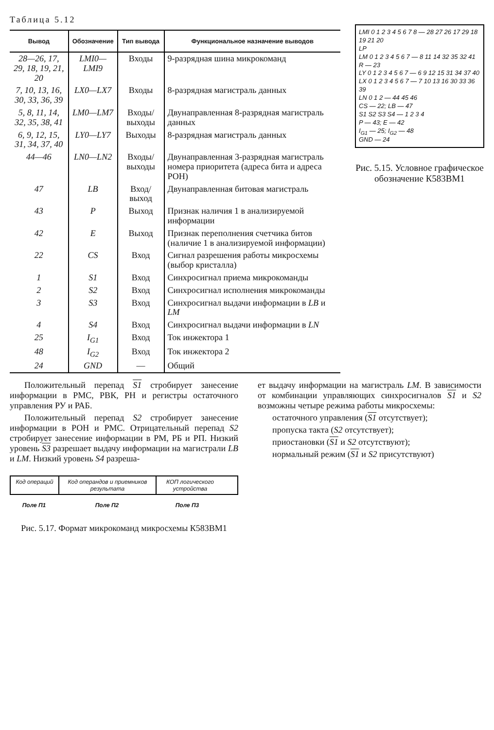Таблица 5.12
| Вывод | Обозначение | Тип вывода | Функциональное назначение выводов |
| --- | --- | --- | --- |
| 28—26, 17, 29, 18, 19, 21, 20 | LMI0—LMI9 | Входы | 9-разрядная шина микрокоманд |
| 7, 10, 13, 16, 30, 33, 36, 39 | LX0—LX7 | Входы | 8-разрядная магистраль данных |
| 5, 8, 11, 14, 32, 35, 38, 41 | LM0—LM7 | Входы/выходы | Двунаправленная 8-разрядная магистраль данных |
| 6, 9, 12, 15, 31, 34, 37, 40 | LY0—LY7 | Выходы | 8-разрядная магистраль данных |
| 44—46 | LN0—LN2 | Входы/выходы | Двунаправленная 3-разрядная магистраль номера приоритета (адреса бита и адреса РОН) |
| 47 | LB | Вход/выход | Двунаправленная битовая магистраль |
| 43 | P | Выход | Признак наличия 1 в анализируемой информации |
| 42 | E | Выход | Признак переполнения счетчика битов (наличие 1 в анализируемой информации) |
| 22 | CS | Вход | Сигнал разрешения работы микросхемы (выбор кристалла) |
| 1 | S1 | Вход | Синхросигнал приема микрокоманды |
| 2 | S2 | Вход | Синхросигнал исполнения микрокоманды |
| 3 | S3 | Вход | Синхросигнал выдачи информации в LB и LM |
| 4 | S4 | Вход | Синхросигнал выдачи информации в LN |
| 25 | I<sub>G1</sub> | Вход | Ток инжектора 1 |
| 48 | I<sub>G2</sub> | Вход | Ток инжектора 2 |
| 24 | GND | — | Общий |
LMI 0 1 2 3 4 5 6 7 8 — 28 27 26 17 29 18 19 21 20
LP
LM 0 1 2 3 4 5 6 7 — 8 11 14 32 35 32 41
R — 23
LY 0 1 2 3 4 5 6 7 — 6 9 12 15 31 34 37 40
LX 0 1 2 3 4 5 6 7 — 7 10 13 16 30 33 36 39
LN 0 1 2 — 44 45 46
CS — 22; LB — 47
S1 S2 S3 S4 — 1 2 3 4
P — 43; E — 42
I<sub>G1</sub> — 25; I<sub>G2</sub> — 48
GND — 24
Рис. 5.15. Условное графическое обозначение К583ВМ1
Положительный перепад S1 стробирует занесение информации в РМС, РВК, РН и регистры остаточного управления РУ и РАБ.
Положительный перепад S2 стробирует занесение информации в РОН и РМС. Отрицательный перепад S2 стробирует занесение информации в РМ, РБ и РП. Низкий уровень S3 разрешает выдачу информации на магистрали LB и LM. Низкий уровень S4 разреша-
Код операций Код операндов и приемников результата
КОП логического устройства
Поле П1 Поле П2 Поле П3
Рис. 5.17. Формат микрокоманд микросхемы К583ВМ1
ет выдачу информации на магистраль LM. В зависимости от комбинации управляющих синхросигналов S1 и S2 возможны четыре режима работы микросхемы:
остаточного управления (S1 отсутствует);
пропуска такта (S2 отсутствует);
приостановки (S1 и S2 отсутствуют);
нормальный режим (S1 и S2 присутствуют)